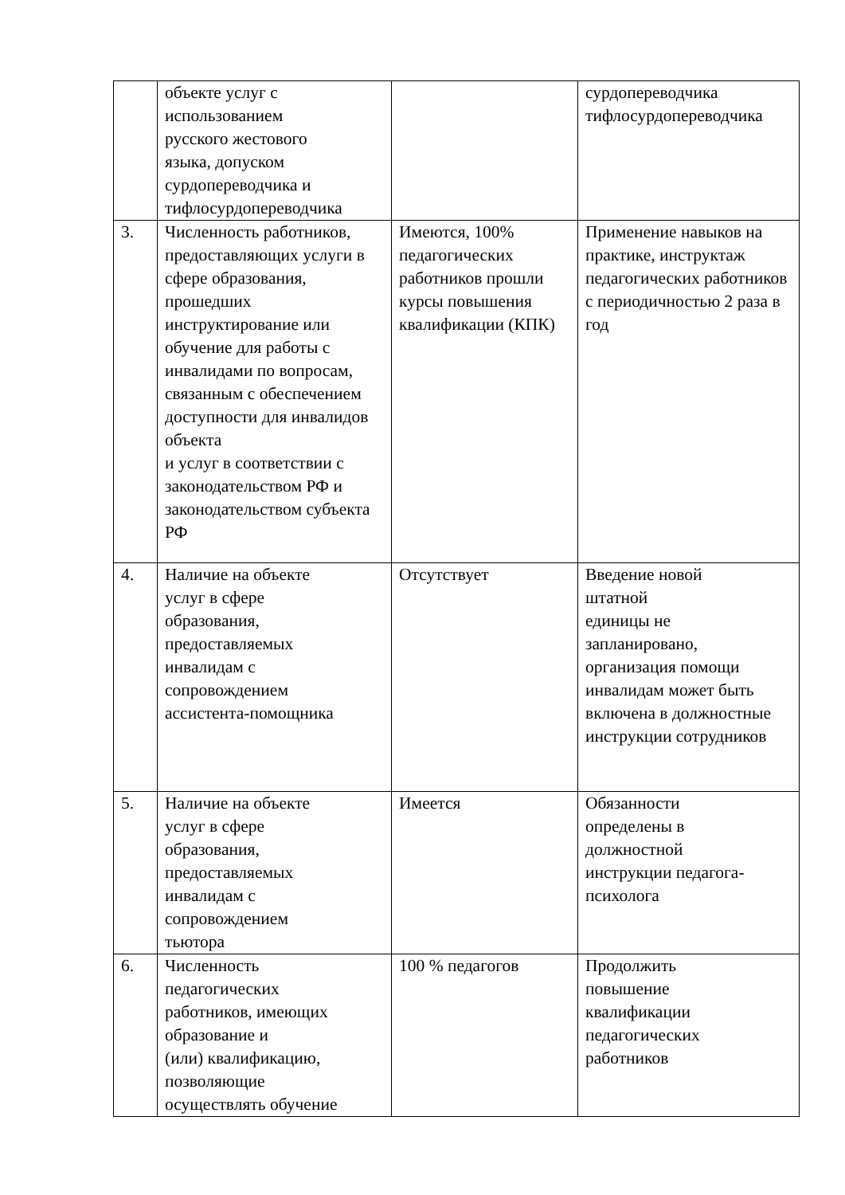| | объекте услуг с использованием русского жестового языка, допуском сурдопереводчика и тифлосурдопереводчика | | сурдопереводчика тифлосурдопереводчика |
| 3. | Численность работников, предоставляющих услуги в сфере образования, прошедших инструктирование или обучение для работы с инвалидами по вопросам, связанным с обеспечением доступности для инвалидов объекта и услуг в соответствии с законодательством РФ и законодательством субъекта РФ | Имеются, 100% педагогических работников прошли курсы повышения квалификации (КПК) | Применение навыков на практике, инструктаж педагогических работников с периодичностью 2 раза в год |
| 4. | Наличие на объекте услуг в сфере образования, предоставляемых инвалидам с сопровождением ассистента-помощника | Отсутствует | Введение новой штатной единицы не запланировано, организация помощи инвалидам может быть включена в должностные инструкции сотрудников |
| 5. | Наличие на объекте услуг в сфере образования, предоставляемых инвалидам с сопровождением тьютора | Имеется | Обязанности определены в должностной инструкции педагога-психолога |
| 6. | Численность педагогических работников, имеющих образование и (или) квалификацию, позволяющие осуществлять обучение | 100 % педагогов | Продолжить повышение квалификации педагогических работников |